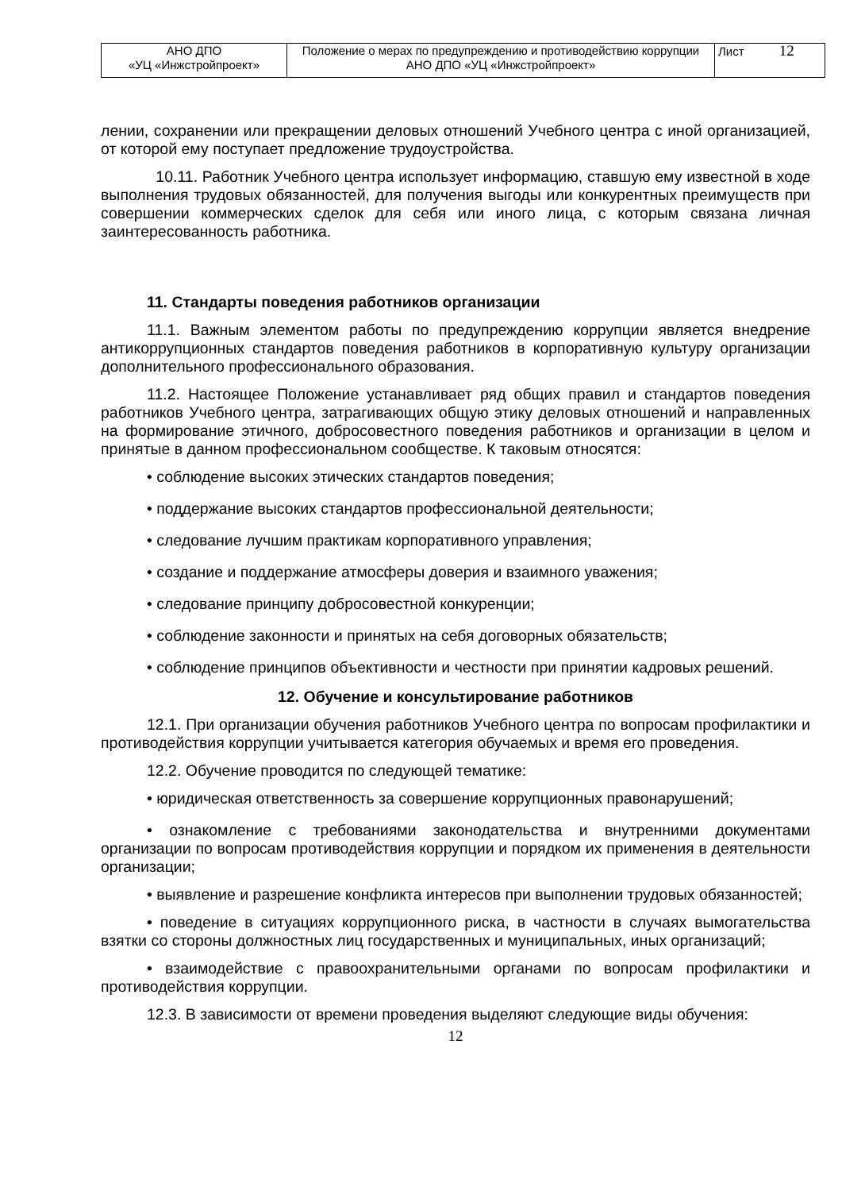| АНО ДПО «УЦ «Инжстройпроект» | Положение о мерах по предупреждению и противодействию коррупции АНО ДПО «УЦ «Инжстройпроект» | Лист 12 |
лении, сохранении или прекращении деловых отношений Учебного центра с иной организацией, от которой ему поступает предложение трудоустройства.
10.11. Работник Учебного центра использует информацию, ставшую ему известной в ходе выполнения трудовых обязанностей, для получения выгоды или конкурентных преимуществ при совершении коммерческих сделок для себя или иного лица, с которым связана личная заинтересованность работника.
11. Стандарты поведения работников организации
11.1. Важным элементом работы по предупреждению коррупции является внедрение антикоррупционных стандартов поведения работников в корпоративную культуру организации дополнительного профессионального образования.
11.2. Настоящее Положение устанавливает ряд общих правил и стандартов поведения работников Учебного центра, затрагивающих общую этику деловых отношений и направленных на формирование этичного, добросовестного поведения работников и организации в целом и принятые в данном профессиональном сообществе. К таковым относятся:
• соблюдение высоких этических стандартов поведения;
• поддержание высоких стандартов профессиональной деятельности;
• следование лучшим практикам корпоративного управления;
• создание и поддержание атмосферы доверия и взаимного уважения;
• следование принципу добросовестной конкуренции;
• соблюдение законности и принятых на себя договорных обязательств;
• соблюдение принципов объективности и честности при принятии кадровых решений.
12. Обучение и консультирование работников
12.1. При организации обучения работников Учебного центра по вопросам профилактики и противодействия коррупции учитывается категория обучаемых и время его проведения.
12.2. Обучение проводится по следующей тематике:
• юридическая ответственность за совершение коррупционных правонарушений;
• ознакомление с требованиями законодательства и внутренними документами организации по вопросам противодействия коррупции и порядком их применения в деятельности организации;
• выявление и разрешение конфликта интересов при выполнении трудовых обязанностей;
• поведение в ситуациях коррупционного риска, в частности в случаях вымогательства взятки со стороны должностных лиц государственных и муниципальных, иных организаций;
• взаимодействие с правоохранительными органами по вопросам профилактики и противодействия коррупции.
12.3. В зависимости от времени проведения выделяют следующие виды обучения:
12